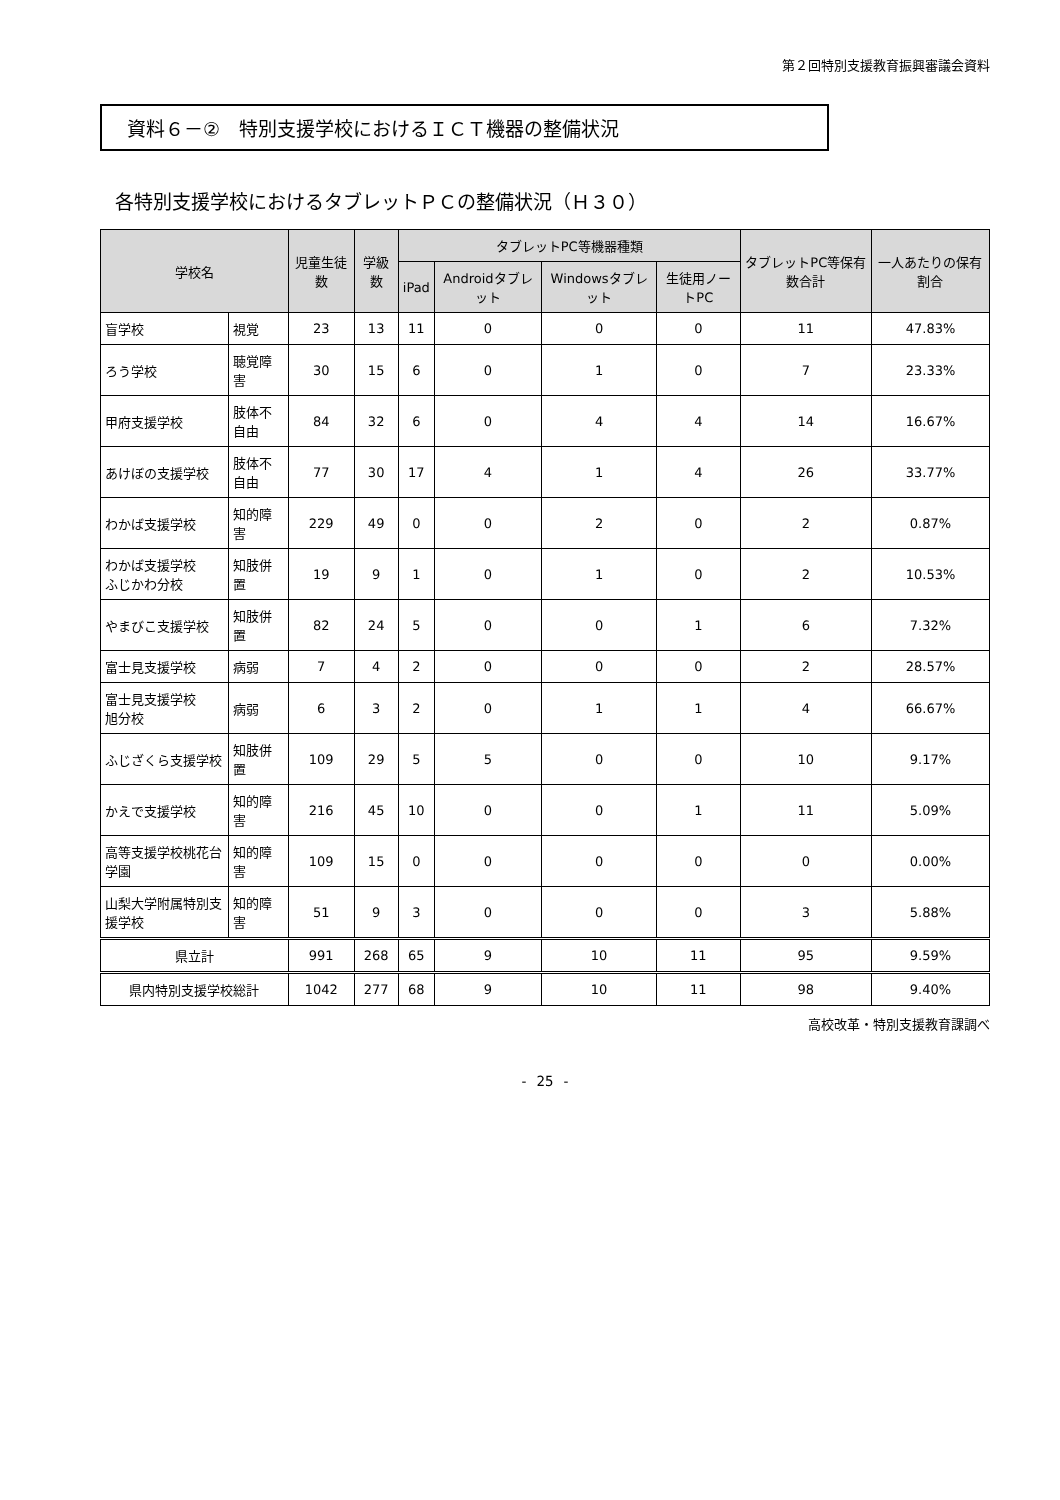第２回特別支援教育振興審議会資料
資料６－②　特別支援学校におけるＩＣＴ機器の整備状況
各特別支援学校におけるタブレットＰＣの整備状況（Ｈ３０）
| 学校名 | | 児童生徒数 | 学級数 | タブレットPC等機器種類 | | | | タブレットPC等保有数合計 | 一人あたりの保有割合 |
| --- | --- | --- | --- | --- | --- | --- | --- | --- | --- |
| | | | | iPad | Androidタブレット | Windowsタブレット | 生徒用ノートPC | | |
| 盲学校 | 視覚 | 23 | 13 | 11 | 0 | 0 | 0 | 11 | 47.83% |
| ろう学校 | 聴覚障害 | 30 | 15 | 6 | 0 | 1 | 0 | 7 | 23.33% |
| 甲府支援学校 | 肢体不自由 | 84 | 32 | 6 | 0 | 4 | 4 | 14 | 16.67% |
| あけぼの支援学校 | 肢体不自由 | 77 | 30 | 17 | 4 | 1 | 4 | 26 | 33.77% |
| わかば支援学校 | 知的障害 | 229 | 49 | 0 | 0 | 2 | 0 | 2 | 0.87% |
| わかば支援学校 ふじかわ分校 | 知肢併置 | 19 | 9 | 1 | 0 | 1 | 0 | 2 | 10.53% |
| やまびこ支援学校 | 知肢併置 | 82 | 24 | 5 | 0 | 0 | 1 | 6 | 7.32% |
| 富士見支援学校 | 病弱 | 7 | 4 | 2 | 0 | 0 | 0 | 2 | 28.57% |
| 富士見支援学校 旭分校 | 病弱 | 6 | 3 | 2 | 0 | 1 | 1 | 4 | 66.67% |
| ふじざくら支援学校 | 知肢併置 | 109 | 29 | 5 | 5 | 0 | 0 | 10 | 9.17% |
| かえで支援学校 | 知的障害 | 216 | 45 | 10 | 0 | 0 | 1 | 11 | 5.09% |
| 高等支援学校桃花台学園 | 知的障害 | 109 | 15 | 0 | 0 | 0 | 0 | 0 | 0.00% |
| 山梨大学附属特別支援学校 | 知的障害 | 51 | 9 | 3 | 0 | 0 | 0 | 3 | 5.88% |
| 県立計 | | 991 | 268 | 65 | 9 | 10 | 11 | 95 | 9.59% |
| 県内特別支援学校総計 | | 1042 | 277 | 68 | 9 | 10 | 11 | 98 | 9.40% |
高校改革・特別支援教育課調べ
- 25 -